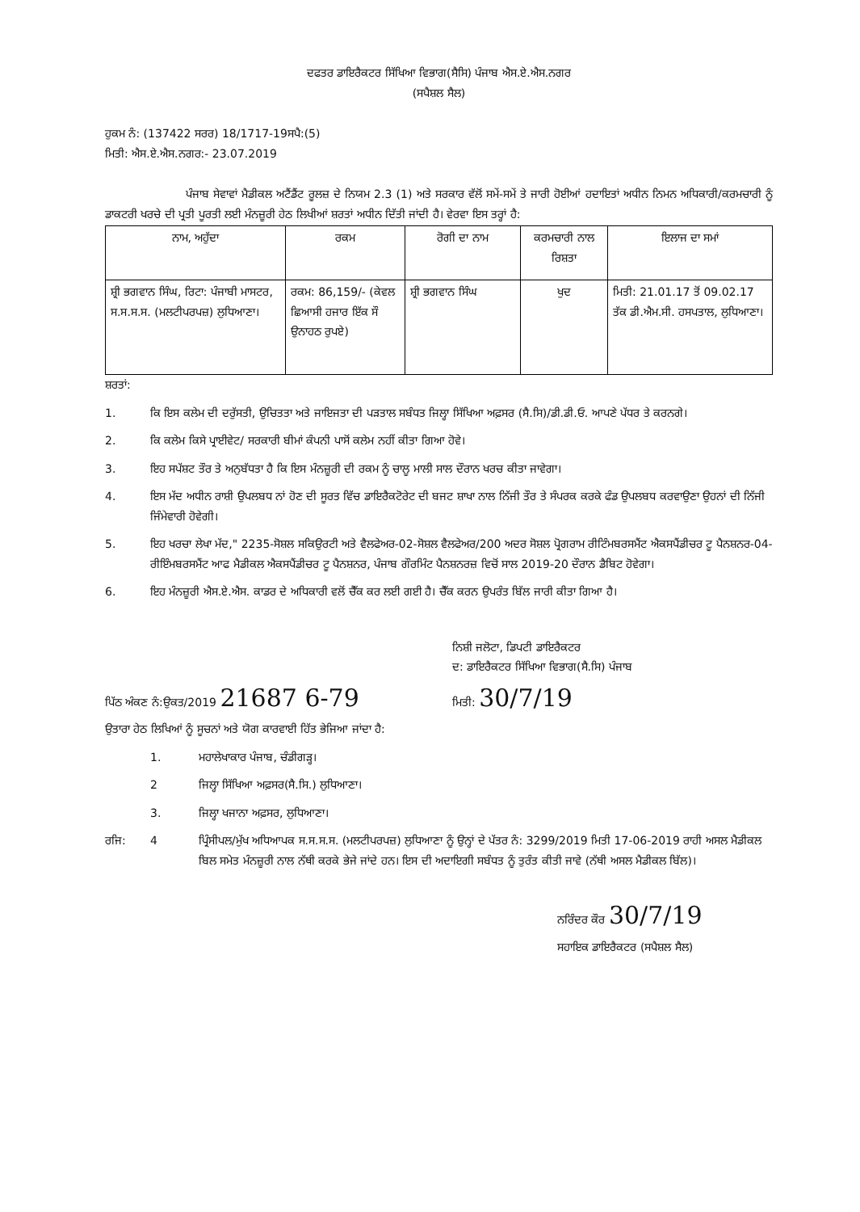ਦਫਤਰ ਡਾਇਰੈਕਟਰ ਸਿੱਖਿਆ ਵਿਭਾਗ(ਸੈਸਿ) ਪੰਜਾਬ ਐਸ.ਏ.ਐਸ.ਨਗਰ
(ਸਪੈਸ਼ਲ ਸੈਲ)
ਹੁਕਮ ਨੰ: (137422 ਸਰਰ) 18/1717-19ਸਪੈ:(5)
ਮਿਤੀ: ਐਸ.ਏ.ਐਸ.ਨਗਰ:- 23.07.2019
ਪੰਜਾਬ ਸੇਵਾਵਾਂ ਮੈਡੀਕਲ ਅਟੈਂਡੈਂਟ ਰੂਲਜ਼ ਦੇ ਨਿਯਮ 2.3 (1) ਅਤੇ ਸਰਕਾਰ ਵੱਲੋਂ ਸਮੇਂ-ਸਮੇਂ ਤੇ ਜਾਰੀ ਹੋਈਆਂ ਹਦਾਇਤਾਂ ਅਧੀਨ ਨਿਮਨ ਅਧਿਕਾਰੀ/ਕਰਮਚਾਰੀ ਨੂੰ ਡਾਕਟਰੀ ਖਰਚੇ ਦੀ ਪ੍ਰਤੀ ਪੂਰਤੀ ਲਈ ਮੰਨਜ਼ੂਰੀ ਹੇਠ ਲਿਖੀਆਂ ਸ਼ਰਤਾਂ ਅਧੀਨ ਦਿੱਤੀ ਜਾਂਦੀ ਹੈ। ਵੇਰਵਾ ਇਸ ਤਰ੍ਹਾਂ ਹੈ:
| ਨਾਮ, ਅਹੁੱਦਾ | ਰਕਮ | ਰੋਗੀ ਦਾ ਨਾਮ | ਕਰਮਚਾਰੀ ਨਾਲ ਰਿਸ਼ਤਾ | ਇਲਾਜ ਦਾ ਸਮਾਂ |
| --- | --- | --- | --- | --- |
| ਸ਼੍ਰੀ ਭਗਵਾਨ ਸਿੰਘ, ਰਿਟਾ: ਪੰਜਾਬੀ ਮਾਸਟਰ, ਸ.ਸ.ਸ.ਸ. (ਮਲਟੀਪਰਪਜ਼) ਲੁਧਿਆਣਾ। | ਰਕਮ: 86,159/- (ਕੇਵਲ ਛਿਆਸੀ ਹਜਾਰ ਇੱਕ ਸੌ ਉਨਾਹਠ ਰੁਪਏ) | ਸ਼੍ਰੀ ਭਗਵਾਨ ਸਿੰਘ | ਖੁਦ | ਮਿਤੀ: 21.01.17 ਤੋਂ 09.02.17 ਤੱਕ ਡੀ.ਐਮ.ਸੀ. ਹਸਪਤਾਲ, ਲੁਧਿਆਣਾ। |
ਸ਼ਰਤਾਂ:
1. ਕਿ ਇਸ ਕਲੇਮ ਦੀ ਦਰੁੱਸਤੀ, ਉਚਿਤਤਾ ਅਤੇ ਜਾਇਜਤਾ ਦੀ ਪੜਤਾਲ ਸਬੰਧਤ ਜਿਲ੍ਹਾ ਸਿੱਖਿਆ ਅਫ਼ਸਰ (ਸੈ.ਸਿ)/ਡੀ.ਡੀ.ਓ. ਆਪਣੇ ਪੱਧਰ ਤੇ ਕਰਨਗੇ।
2. ਕਿ ਕਲੇਮ ਕਿਸੇ ਪ੍ਰਾਈਵੇਟ/ ਸਰਕਾਰੀ ਬੀਮਾਂ ਕੰਪਨੀ ਪਾਸੋਂ ਕਲੇਮ ਨਹੀਂ ਕੀਤਾ ਗਿਆ ਹੋਵੇ।
3. ਇਹ ਸਪੱਸ਼ਟ ਤੌਰ ਤੇ ਅਨੁਬੱਧਤਾ ਹੈ ਕਿ ਇਸ ਮੰਨਜ਼ੂਰੀ ਦੀ ਰਕਮ ਨੂੰ ਚਾਲੂ ਮਾਲੀ ਸਾਲ ਦੌਰਾਨ ਖਰਚ ਕੀਤਾ ਜਾਵੇਗਾ।
4. ਇਸ ਮੱਦ ਅਧੀਨ ਰਾਸ਼ੀ ਉਪਲਬਧ ਨਾਂ ਹੋਣ ਦੀ ਸੂਰਤ ਵਿੱਚ ਡਾਇਰੈਕਟੋਰੇਟ ਦੀ ਬਜਟ ਸ਼ਾਖਾ ਨਾਲ ਨਿੱਜੀ ਤੌਰ ਤੇ ਸੰਪਰਕ ਕਰਕੇ ਫੰਡ ਉਪਲਬਧ ਕਰਵਾਉਣਾ ਉਹਨਾਂ ਦੀ ਨਿੱਜੀ ਜਿੰਮੇਵਾਰੀ ਹੋਵੇਗੀ।
5. ਇਹ ਖਰਚਾ ਲੇਖਾ ਮੱਦ," 2235-ਸੋਸ਼ਲ ਸਕਿਉਰਟੀ ਅਤੇ ਵੈਲਫੇਅਰ-02-ਸੋਸ਼ਲ ਵੈਲਫੇਅਰ/200 ਅਦਰ ਸੋਸ਼ਲ ਪ੍ਰੋਗਰਾਮ ਰੀਟਿੰਮਬਰਸਮੈਂਟ ਐਕਸਪੈਂਡੀਚਰ ਟੂ ਪੈਨਸ਼ਨਰ-04-ਰੀਇੰਮਬਰਸਮੈਂਟ ਆਫ ਮੈਡੀਕਲ ਐਕਸਪੈਂਡੀਚਰ ਟੂ ਪੈਨਸ਼ਨਰ, ਪੰਜਾਬ ਗੌਰਮਿੰਟ ਪੈਨਸ਼ਨਰਜ਼ ਵਿਚੋਂ ਸਾਲ 2019-20 ਦੌਰਾਨ ਡੈਬਿਟ ਹੋਵੇਗਾ।
6. ਇਹ ਮੰਨਜ਼ੂਰੀ ਐਸ.ਏ.ਐਸ. ਕਾਡਰ ਦੇ ਅਧਿਕਾਰੀ ਵਲੋਂ ਚੈੱਕ ਕਰ ਲਈ ਗਈ ਹੈ। ਚੈੱਕ ਕਰਨ ਉਪਰੰਤ ਬਿੱਲ ਜਾਰੀ ਕੀਤਾ ਗਿਆ ਹੈ।
ਨਿਸ਼ੀ ਜਲੋਟਾ, ਡਿਪਟੀ ਡਾਇਰੈਕਟਰ
ਦ: ਡਾਇਰੈਕਟਰ ਸਿੱਖਿਆ ਵਿਭਾਗ(ਸੈ.ਸਿ) ਪੰਜਾਬ
ਪਿੱਠ ਅੰਕਣ ਨੰ:ਉਕਤ/2019 21687 6-79 ਮਿਤੀ: 30/7/19
ਉਤਾਰਾ ਹੇਠ ਲਿਖਿਆਂ ਨੂੰ ਸੂਚਨਾਂ ਅਤੇ ਯੋਗ ਕਾਰਵਾਈ ਹਿੱਤ ਭੇਜਿਆ ਜਾਂਦਾ ਹੈ:
1. ਮਹਾਲੇਖਾਕਾਰ ਪੰਜਾਬ, ਚੰਡੀਗੜ੍ਹ।
2 ਜਿਲ੍ਹਾ ਸਿੱਖਿਆ ਅਫ਼ਸਰ(ਸੈ.ਸਿ.) ਲੁਧਿਆਣਾ।
3. ਜਿਲ੍ਹਾ ਖਜਾਨਾ ਅਫ਼ਸਰ, ਲੁਧਿਆਣਾ।
ਰਜਿ: 4 ਪ੍ਰਿੰਸੀਪਲ/ਮੁੱਖ ਅਧਿਆਪਕ ਸ.ਸ.ਸ.ਸ. (ਮਲਟੀਪਰਪਜ਼) ਲੁਧਿਆਣਾ ਨੂੰ ਉਨ੍ਹਾਂ ਦੇ ਪੱਤਰ ਨੰ: 3299/2019 ਮਿਤੀ 17-06-2019 ਰਾਹੀ ਅਸਲ ਮੈਡੀਕਲ ਬਿਲ ਸਮੇਤ ਮੰਨਜ਼ੂਰੀ ਨਾਲ ਨੱਥੀ ਕਰਕੇ ਭੇਜੇ ਜਾਂਦੇ ਹਨ। ਇਸ ਦੀ ਅਦਾਇਗੀ ਸਬੰਧਤ ਨੂੰ ਤੁਰੰਤ ਕੀਤੀ ਜਾਵੇ (ਨੱਥੀ ਅਸਲ ਮੈਡੀਕਲ ਬਿੱਲ)।
ਨਰਿੰਦਰ ਕੌਰ 30/7/19
ਸਹਾਇਕ ਡਾਇਰੈਕਟਰ (ਸਪੈਸ਼ਲ ਸੈਲ)